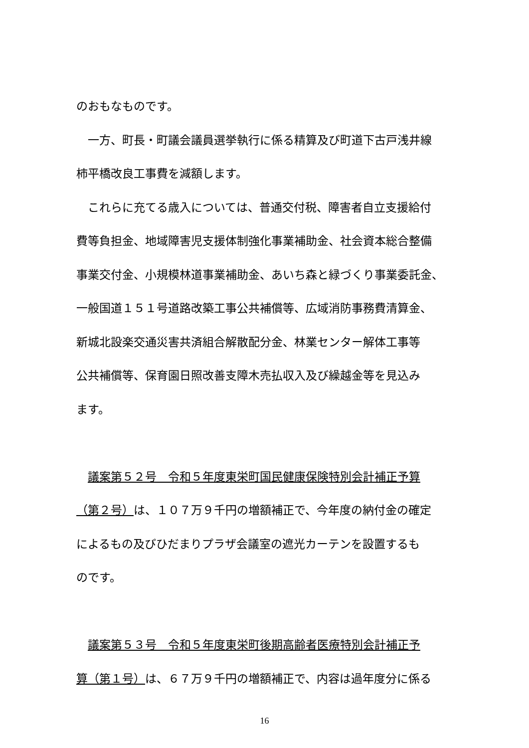のおもなものです。
　一方、町長・町議会議員選挙執行に係る精算及び町道下古戸浅井線
柿平橋改良工事費を減額します。
　これらに充てる歳入については、普通交付税、障害者自立支援給付
費等負担金、地域障害児支援体制強化事業補助金、社会資本総合整備
事業交付金、小規模林道事業補助金、あいち森と緑づくり事業委託金、
一般国道１５１号道路改築工事公共補償等、広域消防事務費清算金、
新城北設楽交通災害共済組合解散配分金、林業センター解体工事等
公共補償等、保育園日照改善支障木売払収入及び繰越金等を見込み
ます。
　議案第５２号　令和５年度東栄町国民健康保険特別会計補正予算
（第２号）は、１０７万９千円の増額補正で、今年度の納付金の確定
によるもの及びひだまりプラザ会議室の遮光カーテンを設置するも
のです。
　議案第５３号　令和５年度東栄町後期高齢者医療特別会計補正予
算（第１号）は、６７万９千円の増額補正で、内容は過年度分に係る
16